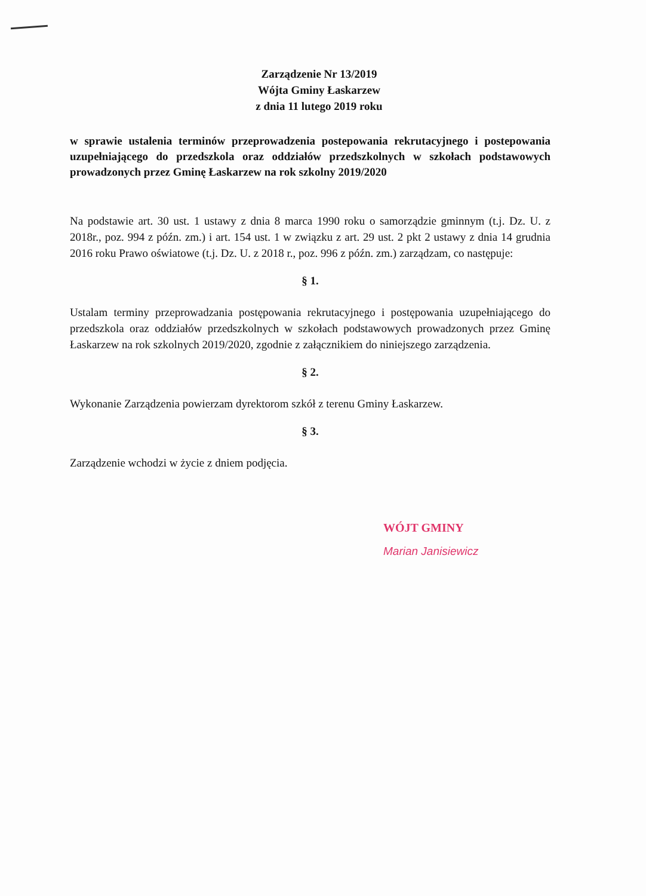Zarządzenie Nr 13/2019
Wójta Gminy Łaskarzew
z dnia 11 lutego 2019 roku
w sprawie ustalenia terminów przeprowadzenia postepowania rekrutacyjnego i postepowania uzupełniającego do przedszkola oraz oddziałów przedszkolnych w szkołach podstawowych prowadzonych przez Gminę Łaskarzew na rok szkolny 2019/2020
Na podstawie art. 30 ust. 1 ustawy z dnia 8 marca 1990 roku o samorządzie gminnym (t.j. Dz. U. z 2018r., poz. 994 z późn. zm.) i art. 154 ust. 1 w związku z art. 29 ust. 2 pkt 2 ustawy z dnia 14 grudnia 2016 roku Prawo oświatowe (t.j. Dz. U. z 2018 r., poz. 996 z późn. zm.) zarządzam, co następuje:
§ 1.
Ustalam terminy przeprowadzania postępowania rekrutacyjnego i postępowania uzupełniającego do przedszkola oraz oddziałów przedszkolnych w szkołach podstawowych prowadzonych przez Gminę Łaskarzew na rok szkolnych 2019/2020, zgodnie z załącznikiem do niniejszego zarządzenia.
§ 2.
Wykonanie Zarządzenia powierzam dyrektorom szkół z terenu Gminy Łaskarzew.
§ 3.
Zarządzenie wchodzi w życie z dniem podjęcia.
WÓJT GMINY
Marian Janisiewicz